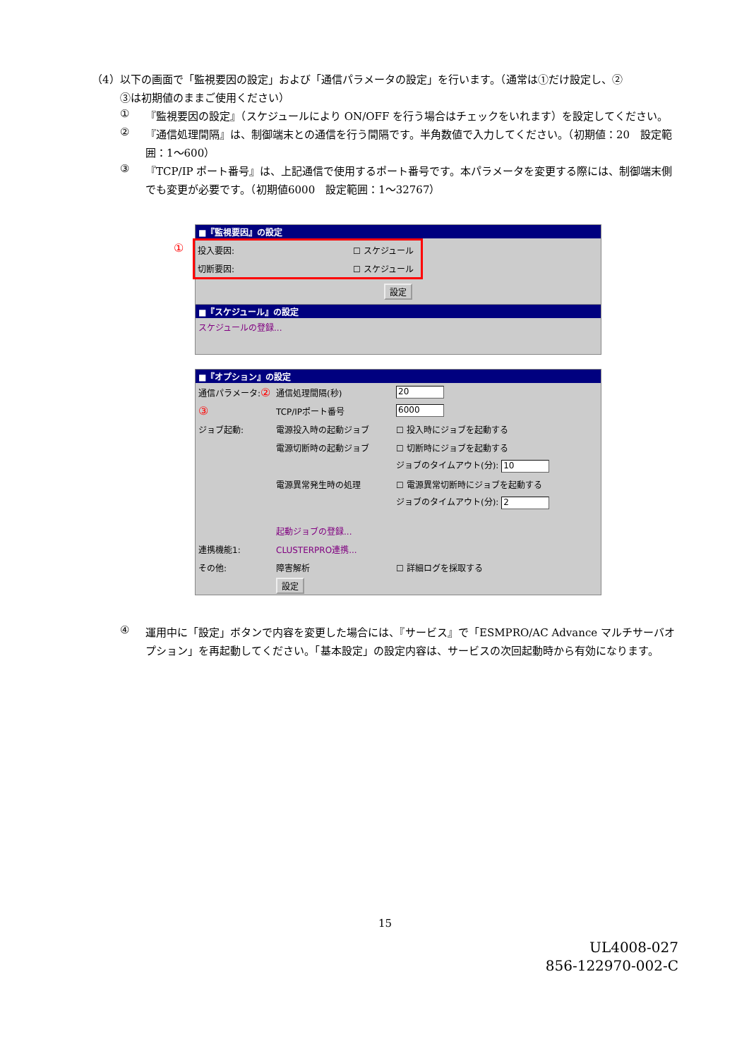（4）以下の画面で「監視要因の設定」および「通信パラメータの設定」を行います。（通常は①だけ設定し、②
③は初期値のままご使用ください）
①
『監視要因の設定』（スケジュールにより ON/OFF を行う場合はチェックをいれます）を設定してください。
②
『通信処理間隔』は、制御端末との通信を行う間隔です。半角数値で入力してください。（初期値：20　設定範囲：1～600）
③
『TCP/IP ポート番号』は、上記通信で使用するポート番号です。本パラメータを変更する際には、制御端末側でも変更が必要です。（初期値6000　設定範囲：1～32767）
■『監視要因』の設定
投入要因: ☐ スケジュール
切断要因: ☐ スケジュール
設定
①
■『スケジュール』の設定
スケジュールの登録...
■『オプション』の設定
通信パラメータ:② 通信処理間隔(秒) 20
③ TCP/IPポート番号 6000
ジョブ起動: 電源投入時の起動ジョブ ☐ 投入時にジョブを起動する
電源切断時の起動ジョブ ☐ 切断時にジョブを起動する
ジョブのタイムアウト(分): 10
電源異常発生時の処理 ☐ 電源異常切断時にジョブを起動する
ジョブのタイムアウト(分): 2
起動ジョブの登録...
連携機能1: CLUSTERPRO連携...
その他: 障害解析 ☐ 詳細ログを採取する
設定
④
運用中に「設定」ボタンで内容を変更した場合には、『サービス』で「ESMPRO/AC Advance マルチサーバオプション」を再起動してください。「基本設定」の設定内容は、サービスの次回起動時から有効になります。
15
UL4008-027
856-122970-002-C